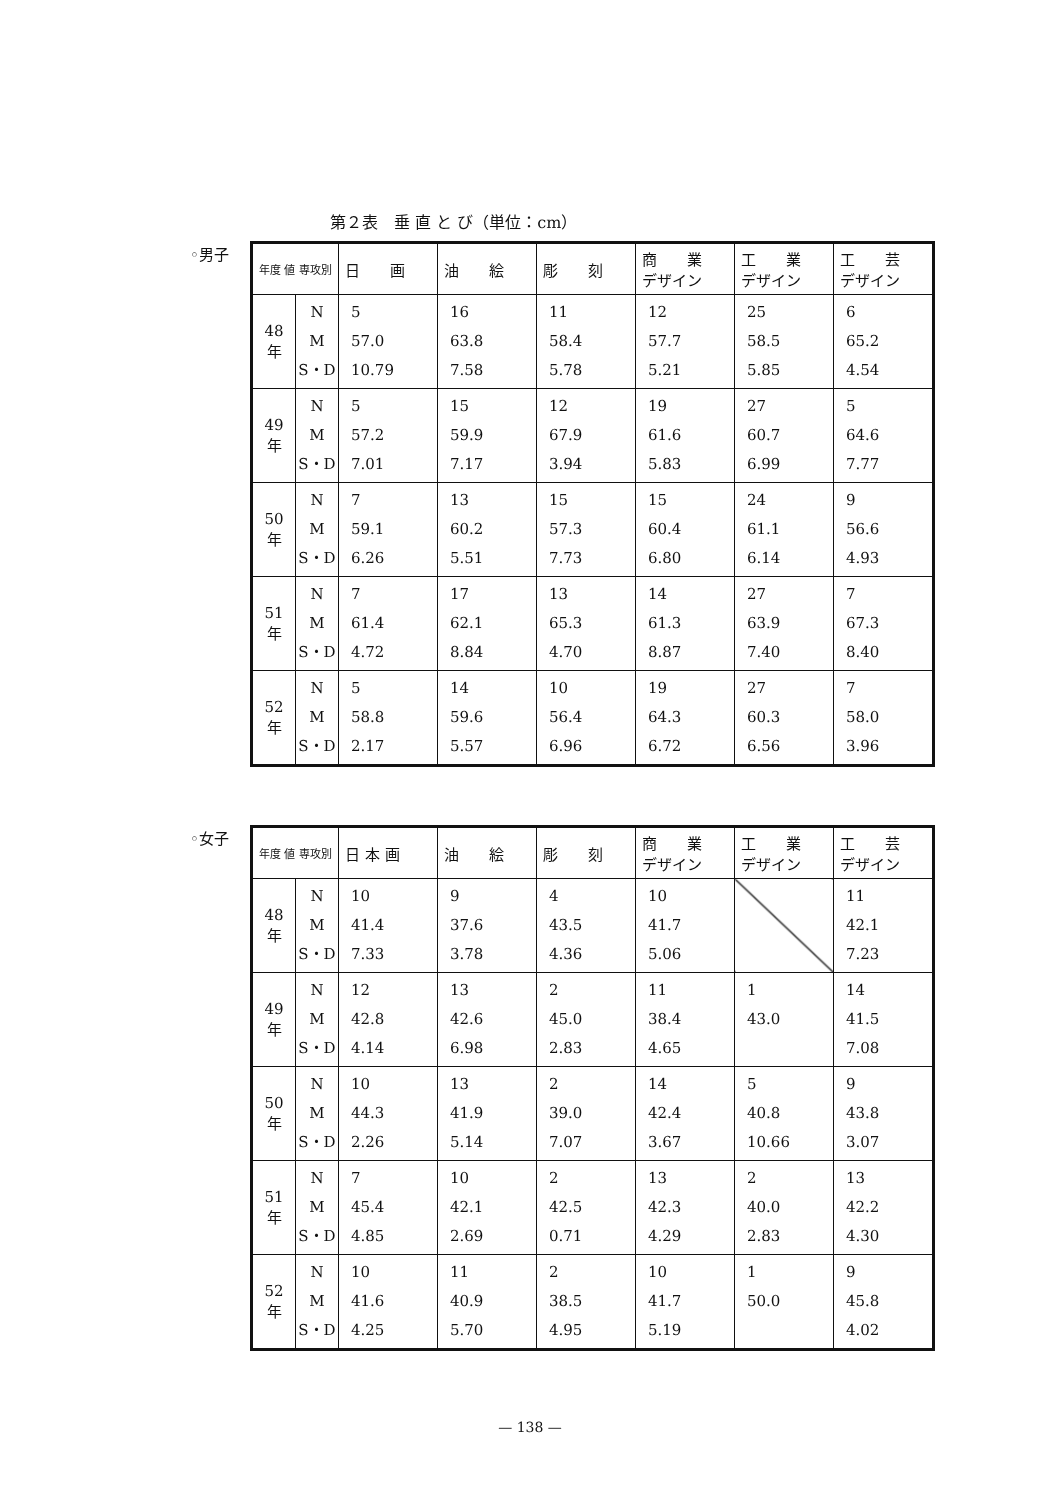第２表　垂 直 と び（単位：cm）
◦男子
| 年度 値 専攻別 | | 日 画 | 油 絵 | 彫 刻 | 商 業 デザイン | 工 業 デザイン | 工 芸 デザイン |
| --- | --- | --- | --- | --- | --- | --- | --- |
| 48 年 | N M S・D | 5 57.0 10.79 | 16 63.8 7.58 | 11 58.4 5.78 | 12 57.7 5.21 | 25 58.5 5.85 | 6 65.2 4.54 |
| 49 年 | N M S・D | 5 57.2 7.01 | 15 59.9 7.17 | 12 67.9 3.94 | 19 61.6 5.83 | 27 60.7 6.99 | 5 64.6 7.77 |
| 50 年 | N M S・D | 7 59.1 6.26 | 13 60.2 5.51 | 15 57.3 7.73 | 15 60.4 6.80 | 24 61.1 6.14 | 9 56.6 4.93 |
| 51 年 | N M S・D | 7 61.4 4.72 | 17 62.1 8.84 | 13 65.3 4.70 | 14 61.3 8.87 | 27 63.9 7.40 | 7 67.3 8.40 |
| 52 年 | N M S・D | 5 58.8 2.17 | 14 59.6 5.57 | 10 56.4 6.96 | 19 64.3 6.72 | 27 60.3 6.56 | 7 58.0 3.96 |
◦女子
| 年度 値 専攻別 | | 日 本 画 | 油 絵 | 彫 刻 | 商 業 デザイン | 工 業 デザイン | 工 芸 デザイン |
| --- | --- | --- | --- | --- | --- | --- | --- |
| 48 年 | N M S・D | 10 41.4 7.33 | 9 37.6 3.78 | 4 43.5 4.36 | 10 41.7 5.06 | | 11 42.1 7.23 |
| 49 年 | N M S・D | 12 42.8 4.14 | 13 42.6 6.98 | 2 45.0 2.83 | 11 38.4 4.65 | 1 43.0 | 14 41.5 7.08 |
| 50 年 | N M S・D | 10 44.3 2.26 | 13 41.9 5.14 | 2 39.0 7.07 | 14 42.4 3.67 | 5 40.8 10.66 | 9 43.8 3.07 |
| 51 年 | N M S・D | 7 45.4 4.85 | 10 42.1 2.69 | 2 42.5 0.71 | 13 42.3 4.29 | 2 40.0 2.83 | 13 42.2 4.30 |
| 52 年 | N M S・D | 10 41.6 4.25 | 11 40.9 5.70 | 2 38.5 4.95 | 10 41.7 5.19 | 1 50.0 | 9 45.8 4.02 |
— 138 —